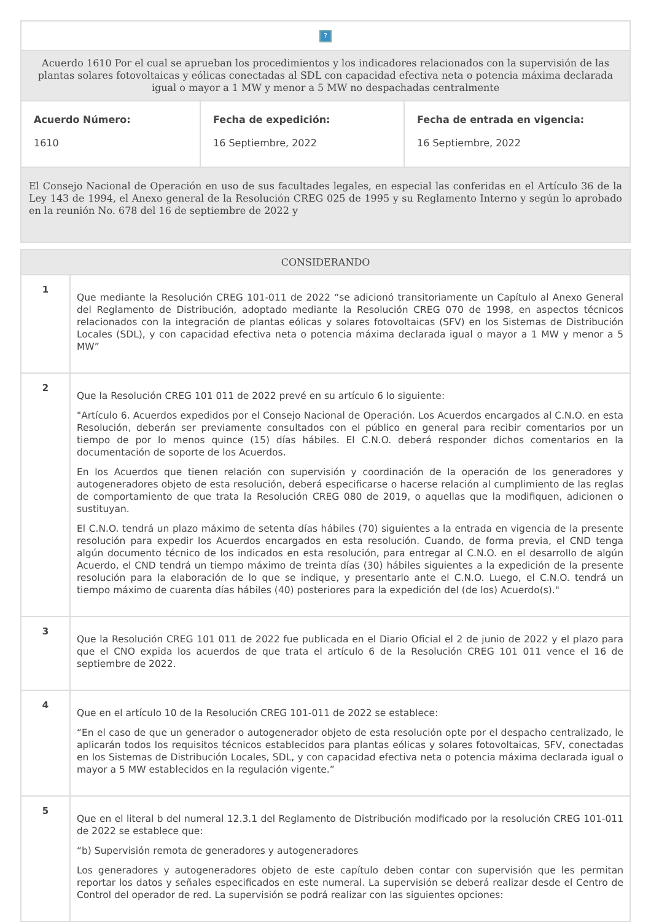| ? | | |
| Acuerdo 1610 Por el cual se aprueban los procedimientos y los indicadores relacionados con la supervisión de las plantas solares fotovoltaicas y eólicas conectadas al SDL con capacidad efectiva neta o potencia máxima declarada igual o mayor a 1 MW y menor a 5 MW no despachadas centralmente | | |
| Acuerdo Número: 1610 | Fecha de expedición: 16 Septiembre, 2022 | Fecha de entrada en vigencia: 16 Septiembre, 2022 |
| El Consejo Nacional de Operación en uso de sus facultades legales, en especial las conferidas en el Artículo 36 de la Ley 143 de 1994, el Anexo general de la Resolución CREG 025 de 1995 y su Reglamento Interno y según lo aprobado en la reunión No. 678 del 16 de septiembre de 2022 y | | |
| CONSIDERANDO | |
| --- | --- |
| 1 | Que mediante la Resolución CREG 101-011 de 2022 “se adicionó transitoriamente un Capítulo al Anexo General del Reglamento de Distribución, adoptado mediante la Resolución CREG 070 de 1998, en aspectos técnicos relacionados con la integración de plantas eólicas y solares fotovoltaicas (SFV) en los Sistemas de Distribución Locales (SDL), y con capacidad efectiva neta o potencia máxima declarada igual o mayor a 1 MW y menor a 5 MW” |
| 2 | Que la Resolución CREG 101 011 de 2022 prevé en su artículo 6 lo siguiente: "Artículo 6. Acuerdos expedidos por el Consejo Nacional de Operación. Los Acuerdos encargados al C.N.O. en esta Resolución, deberán ser previamente consultados con el público en general para recibir comentarios por un tiempo de por lo menos quince (15) días hábiles. El C.N.O. deberá responder dichos comentarios en la documentación de soporte de los Acuerdos. En los Acuerdos que tienen relación con supervisión y coordinación de la operación de los generadores y autogeneradores objeto de esta resolución, deberá especificarse o hacerse relación al cumplimiento de las reglas de comportamiento de que trata la Resolución CREG 080 de 2019, o aquellas que la modifiquen, adicionen o sustituyan. El C.N.O. tendrá un plazo máximo de setenta días hábiles (70) siguientes a la entrada en vigencia de la presente resolución para expedir los Acuerdos encargados en esta resolución. Cuando, de forma previa, el CND tenga algún documento técnico de los indicados en esta resolución, para entregar al C.N.O. en el desarrollo de algún Acuerdo, el CND tendrá un tiempo máximo de treinta días (30) hábiles siguientes a la expedición de la presente resolución para la elaboración de lo que se indique, y presentarlo ante el C.N.O. Luego, el C.N.O. tendrá un tiempo máximo de cuarenta días hábiles (40) posteriores para la expedición del (de los) Acuerdo(s)." |
| 3 | Que la Resolución CREG 101 011 de 2022 fue publicada en el Diario Oficial el 2 de junio de 2022 y el plazo para que el CNO expida los acuerdos de que trata el artículo 6 de la Resolución CREG 101 011 vence el 16 de septiembre de 2022. |
| 4 | Que en el artículo 10 de la Resolución CREG 101-011 de 2022 se establece: “En el caso de que un generador o autogenerador objeto de esta resolución opte por el despacho centralizado, le aplicarán todos los requisitos técnicos establecidos para plantas eólicas y solares fotovoltaicas, SFV, conectadas en los Sistemas de Distribución Locales, SDL, y con capacidad efectiva neta o potencia máxima declarada igual o mayor a 5 MW establecidos en la regulación vigente.” |
| 5 | Que en el literal b del numeral 12.3.1 del Reglamento de Distribución modificado por la resolución CREG 101-011 de 2022 se establece que: “b) Supervisión remota de generadores y autogeneradores Los generadores y autogeneradores objeto de este capítulo deben contar con supervisión que les permitan reportar los datos y señales especificados en este numeral. La supervisión se deberá realizar desde el Centro de Control del operador de red. La supervisión se podrá realizar con las siguientes opciones: |